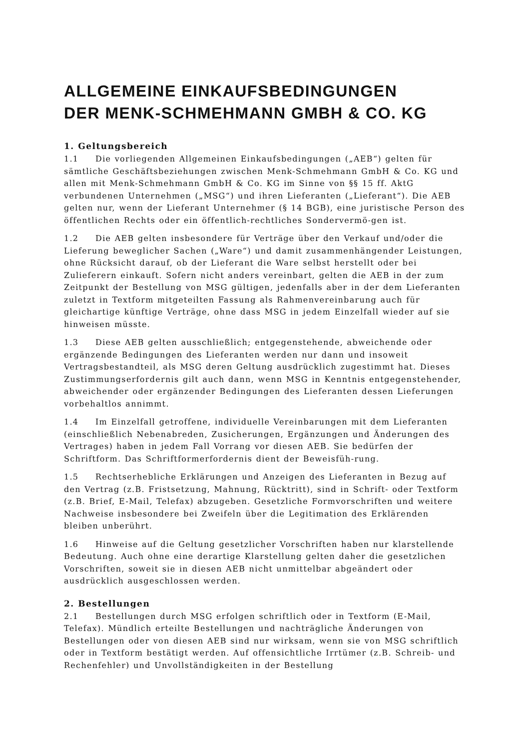ALLGEMEINE EINKAUFSBEDINGUNGEN
DER MENK-SCHMEHMANN GMBH & CO. KG
1. Geltungsbereich
1.1 Die vorliegenden Allgemeinen Einkaufsbedingungen („AEB“) gelten für sämtliche Geschäftsbeziehungen zwischen Menk-Schmehmann GmbH & Co. KG und allen mit Menk-Schmehmann GmbH & Co. KG im Sinne von §§ 15 ff. AktG verbundenen Unternehmen („MSG“) und ihren Lieferanten („Lieferant“). Die AEB gelten nur, wenn der Lieferant Unternehmer (§ 14 BGB), eine juristische Person des öffentlichen Rechts oder ein öffentlich-rechtliches Sondervermö-gen ist.
1.2 Die AEB gelten insbesondere für Verträge über den Verkauf und/oder die Lieferung beweglicher Sachen („Ware“) und damit zusammenhängender Leistungen, ohne Rücksicht darauf, ob der Lieferant die Ware selbst herstellt oder bei Zulieferern einkauft. Sofern nicht anders vereinbart, gelten die AEB in der zum Zeitpunkt der Bestellung von MSG gültigen, jedenfalls aber in der dem Lieferanten zuletzt in Textform mitgeteilten Fassung als Rahmenvereinbarung auch für gleichartige künftige Verträge, ohne dass MSG in jedem Einzelfall wieder auf sie hinweisen müsste.
1.3 Diese AEB gelten ausschließlich; entgegenstehende, abweichende oder ergänzende Bedingungen des Lieferanten werden nur dann und insoweit Vertragsbestandteil, als MSG deren Geltung ausdrücklich zugestimmt hat. Dieses Zustimmungserfordernis gilt auch dann, wenn MSG in Kenntnis entgegenstehender, abweichender oder ergänzender Bedingungen des Lieferanten dessen Lieferungen vorbehaltlos annimmt.
1.4 Im Einzelfall getroffene, individuelle Vereinbarungen mit dem Lieferanten (einschließlich Nebenabreden, Zusicherungen, Ergänzungen und Änderungen des Vertrages) haben in jedem Fall Vorrang vor diesen AEB. Sie bedürfen der Schriftform. Das Schriftformerfordernis dient der Beweisfüh-rung.
1.5 Rechtserhebliche Erklärungen und Anzeigen des Lieferanten in Bezug auf den Vertrag (z.B. Fristsetzung, Mahnung, Rücktritt), sind in Schrift- oder Textform (z.B. Brief, E-Mail, Telefax) abzugeben. Gesetzliche Formvorschriften und weitere Nachweise insbesondere bei Zweifeln über die Legitimation des Erklärenden bleiben unberührt.
1.6 Hinweise auf die Geltung gesetzlicher Vorschriften haben nur klarstellende Bedeutung. Auch ohne eine derartige Klarstellung gelten daher die gesetzlichen Vorschriften, soweit sie in diesen AEB nicht unmittelbar abgeändert oder ausdrücklich ausgeschlossen werden.
2. Bestellungen
2.1 Bestellungen durch MSG erfolgen schriftlich oder in Textform (E-Mail, Telefax). Mündlich erteilte Bestellungen und nachträgliche Änderungen von Bestellungen oder von diesen AEB sind nur wirksam, wenn sie von MSG schriftlich oder in Textform bestätigt werden. Auf offensichtliche Irrtümer (z.B. Schreib- und Rechenfehler) und Unvollständigkeiten in der Bestellung